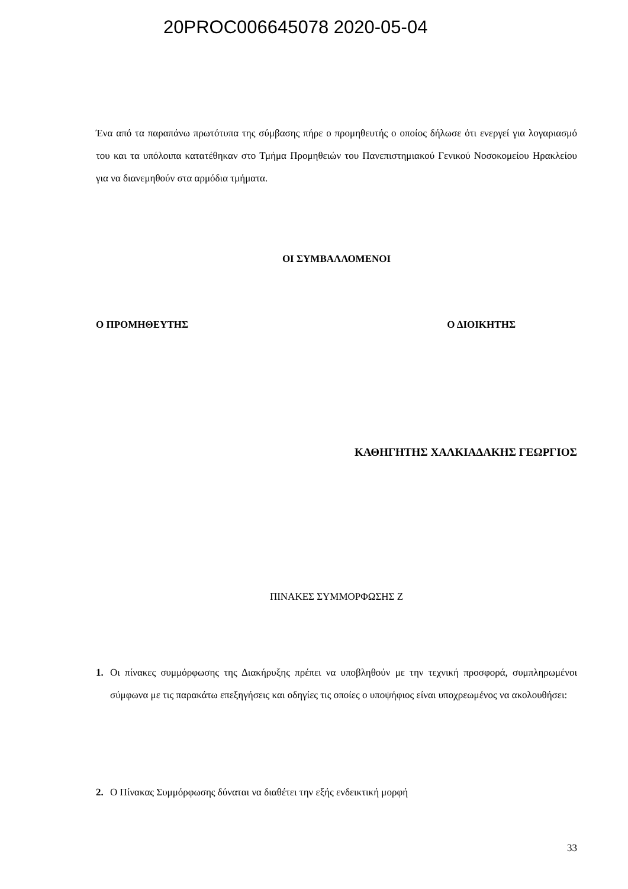20PROC006645078 2020-05-04
Ένα από τα παραπάνω πρωτότυπα της σύμβασης πήρε ο προμηθευτής ο οποίος δήλωσε ότι ενεργεί για λογαριασμό του και τα υπόλοιπα κατατέθηκαν στο Τμήμα Προμηθειών του Πανεπιστημιακού Γενικού Νοσοκομείου Ηρακλείου για να διανεμηθούν στα αρμόδια τμήματα.
ΟΙ ΣΥΜΒΑΛΛΟΜΕΝΟΙ
Ο ΠΡΟΜΗΘΕΥΤΗΣ Ο ΔΙΟΙΚΗΤΗΣ
ΚΑΘΗΓΗΤΗΣ ΧΑΛΚΙΑΔΑΚΗΣ ΓΕΩΡΓΙΟΣ
ΠΙΝΑΚΕΣ ΣΥΜΜΟΡΦΩΣΗΣ Ζ
1.
Οι πίνακες συμμόρφωσης της Διακήρυξης πρέπει να υποβληθούν με την τεχνική προσφορά, συμπληρωμένοι σύμφωνα με τις παρακάτω επεξηγήσεις και οδηγίες τις οποίες ο υποψήφιος είναι υποχρεωμένος να ακολουθήσει:
2.
Ο Πίνακας Συμμόρφωσης δύναται να διαθέτει την εξής ενδεικτική μορφή
33